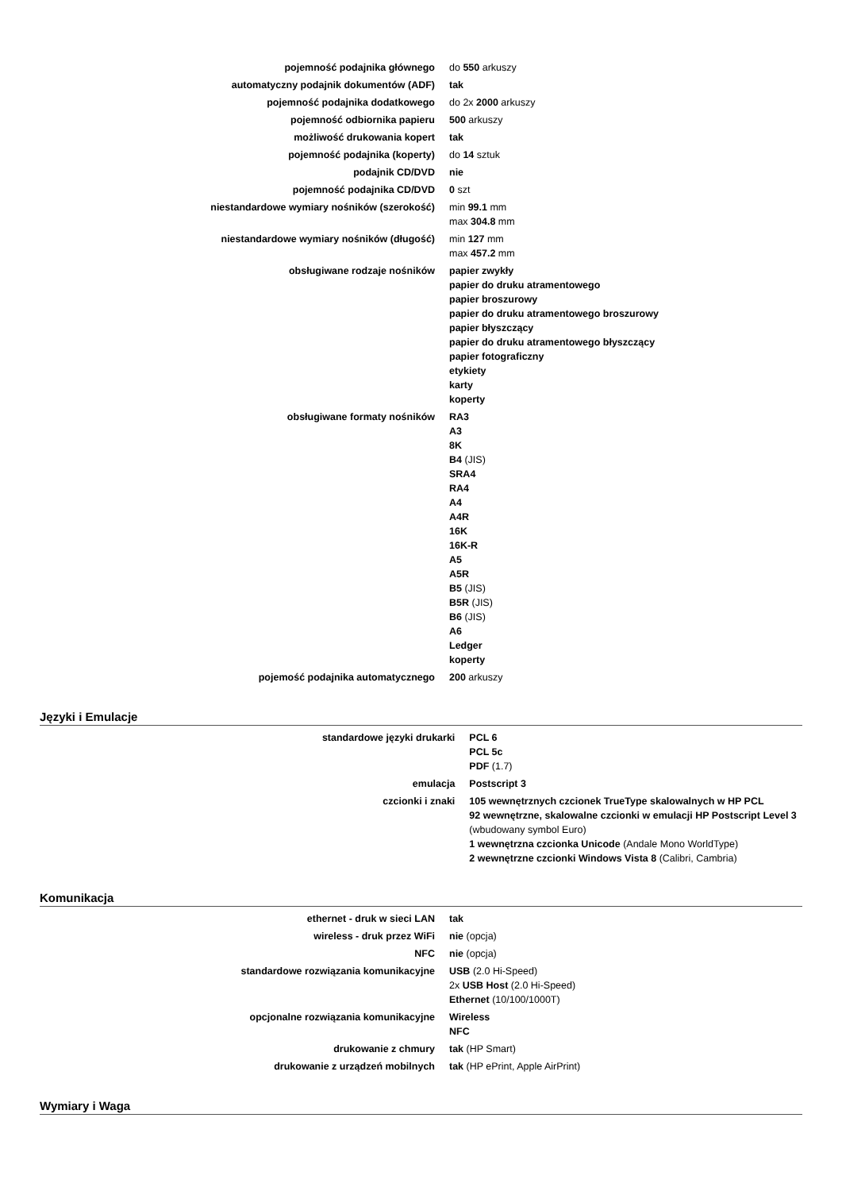| pojemność podajnika głównego | do 550 arkuszy |
| automatyczny podajnik dokumentów (ADF) | tak |
| pojemność podajnika dodatkowego | do 2x 2000 arkuszy |
| pojemność odbiornika papieru | 500 arkuszy |
| możliwość drukowania kopert | tak |
| pojemność podajnika (koperty) | do 14 sztuk |
| podajnik CD/DVD | nie |
| pojemność podajnika CD/DVD | 0 szt |
| niestandardowe wymiary nośników (szerokość) | min 99.1 mm max 304.8 mm |
| niestandardowe wymiary nośników (długość) | min 127 mm max 457.2 mm |
| obsługiwane rodzaje nośników | papier zwykły papier do druku atramentowego papier broszurowy papier do druku atramentowego broszurowy papier błyszczący papier do druku atramentowego błyszczący papier fotograficzny etykiety karty koperty |
| obsługiwane formaty nośników | RA3 A3 8K B4 (JIS) SRA4 RA4 A4 A4R 16K 16K-R A5 A5R B5 (JIS) B5R (JIS) B6 (JIS) A6 Ledger koperty |
| pojemość podajnika automatycznego | 200 arkuszy |
Języki i Emulacje
| standardowe języki drukarki | PCL 6 PCL 5c PDF (1.7) |
| emulacja | Postscript 3 |
| czcionki i znaki | 105 wewnętrznych czcionek TrueType skalowalnych w HP PCL 92 wewnętrzne, skalowalne czcionki w emulacji HP Postscript Level 3 (wbudowany symbol Euro) 1 wewnętrzna czcionka Unicode (Andale Mono WorldType) 2 wewnętrzne czcionki Windows Vista 8 (Calibri, Cambria) |
Komunikacja
| ethernet - druk w sieci LAN | tak |
| wireless - druk przez WiFi | nie (opcja) |
| NFC | nie (opcja) |
| standardowe rozwiązania komunikacyjne | USB (2.0 Hi-Speed) 2x USB Host (2.0 Hi-Speed) Ethernet (10/100/1000T) |
| opcjonalne rozwiązania komunikacyjne | Wireless NFC |
| drukowanie z chmury | tak (HP Smart) |
| drukowanie z urządzeń mobilnych | tak (HP ePrint, Apple AirPrint) |
Wymiary i Waga